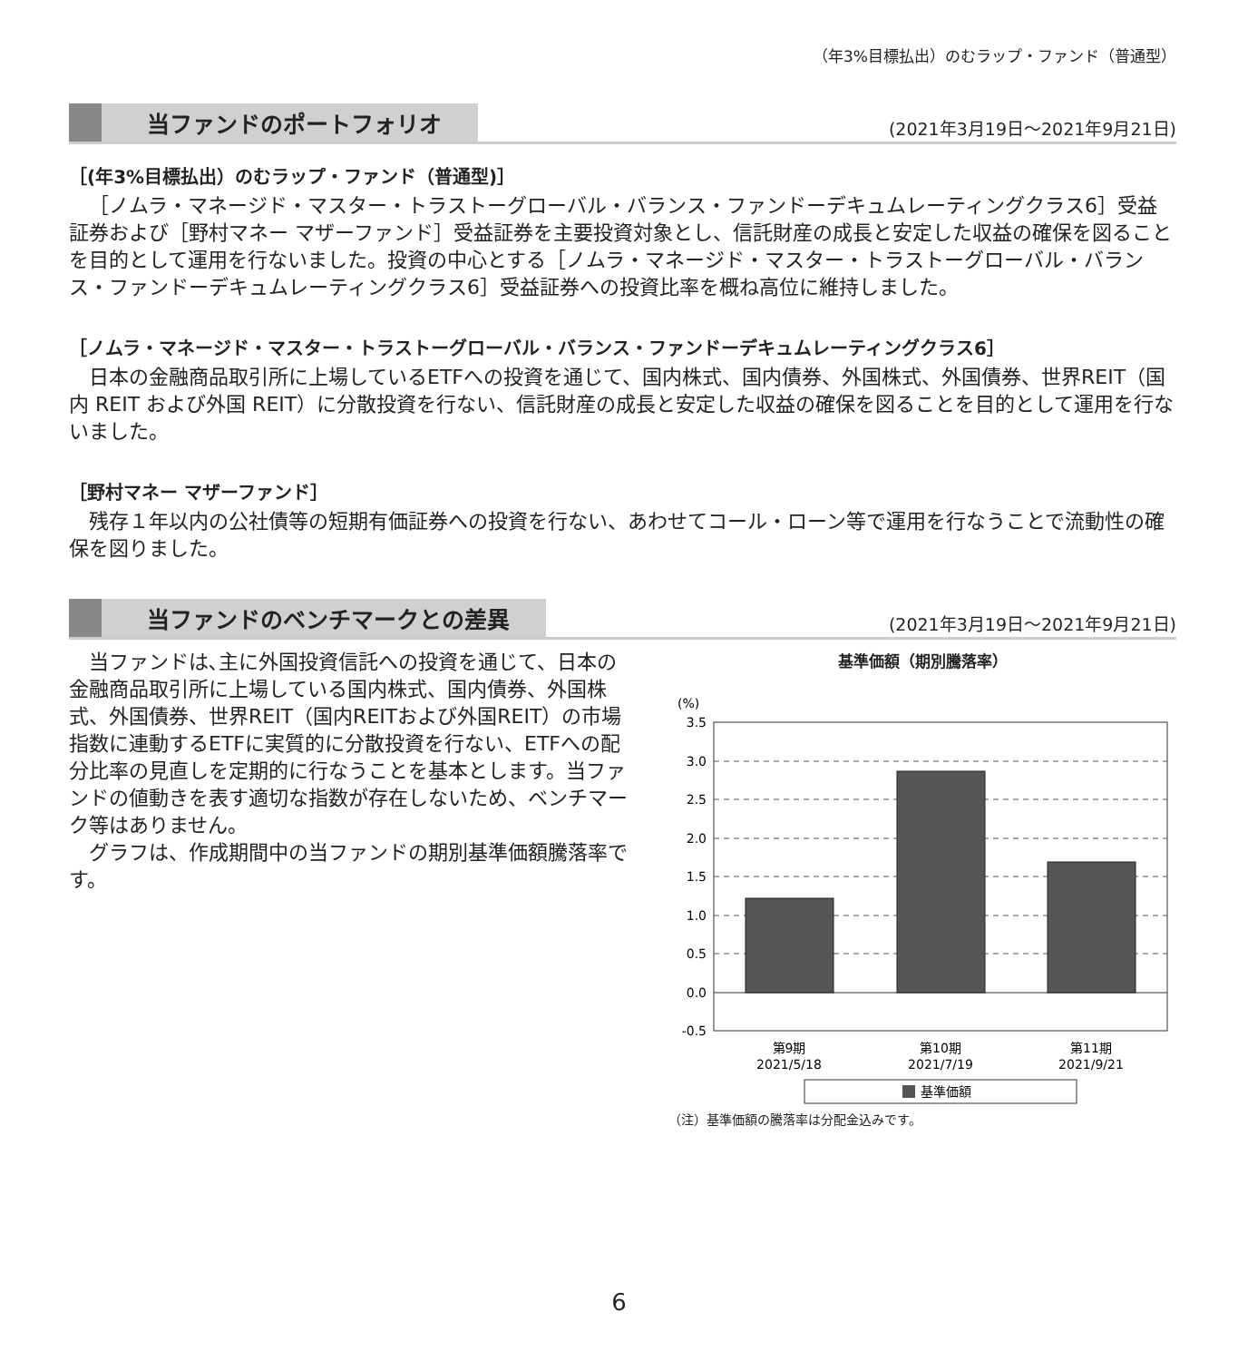（年3%目標払出）のむラップ・ファンド（普通型）
当ファンドのポートフォリオ (2021年3月19日～2021年9月21日)
［(年3%目標払出）のむラップ・ファンド（普通型)］
［ノムラ・マネージド・マスター・トラストーグローバル・バランス・ファンドーデキュムレーティングクラス6］受益証券および［野村マネー マザーファンド］受益証券を主要投資対象とし、信託財産の成長と安定した収益の確保を図ることを目的として運用を行ないました。投資の中心とする［ノムラ・マネージド・マスター・トラストーグローバル・バランス・ファンドーデキュムレーティングクラス6］受益証券への投資比率を概ね高位に維持しました。
［ノムラ・マネージド・マスター・トラストーグローバル・バランス・ファンドーデキュムレーティングクラス6］
日本の金融商品取引所に上場しているETFへの投資を通じて、国内株式、国内債券、外国株式、外国債券、世界REIT（国内 REIT および外国 REIT）に分散投資を行ない、信託財産の成長と安定した収益の確保を図ることを目的として運用を行ないました。
［野村マネー マザーファンド］
残存１年以内の公社債等の短期有価証券への投資を行ない、あわせてコール・ローン等で運用を行なうことで流動性の確保を図りました。
当ファンドのベンチマークとの差異 (2021年3月19日～2021年9月21日)
当ファンドは､主に外国投資信託への投資を通じて、日本の金融商品取引所に上場している国内株式、国内債券、外国株式、外国債券、世界REIT（国内REITおよび外国REIT）の市場指数に連動するETFに実質的に分散投資を行ない、ETFへの配分比率の見直しを定期的に行なうことを基本とします。当ファンドの値動きを表す適切な指数が存在しないため、ベンチマーク等はありません。
グラフは、作成期間中の当ファンドの期別基準価額騰落率です。
基準価額（期別騰落率）
(%)
3.5
3.0
2.5
2.0
1.5
1.0
0.5
0.0
-0.5
第9期
2021/5/18
第10期
2021/7/19
第11期
2021/9/21
基準価額
（注）基準価額の騰落率は分配金込みです。
6